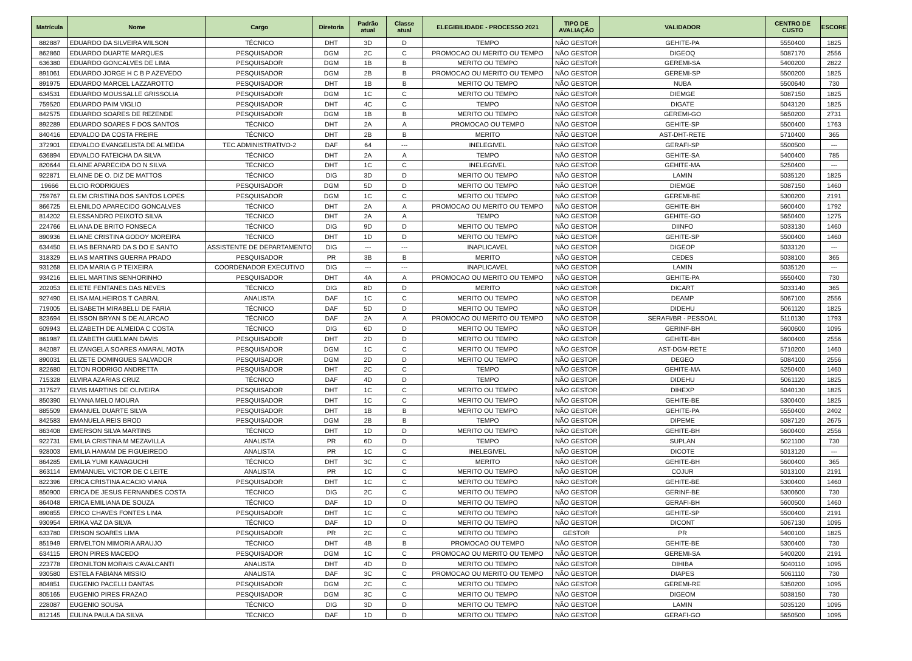| Matrícula | Nome | Cargo | Diretoria | Padrão atual | Classe atual | ELEGIBILIDADE - PROCESSO 2021 | TIPO DE AVALIAÇÃO | VALIDADOR | CENTRO DE CUSTO | ESCORE |
| --- | --- | --- | --- | --- | --- | --- | --- | --- | --- | --- |
| 882887 | EDUARDO DA SILVEIRA WILSON | TÉCNICO | DHT | 3D | D | TEMPO | NÃO GESTOR | GEHITE-PA | 5550400 | 1825 |
| 862860 | EDUARDO DUARTE MARQUES | PESQUISADOR | DGM | 2C | C | PROMOCAO OU MERITO OU TEMPO | NÃO GESTOR | DIGEOQ | 5087170 | 2556 |
| 636380 | EDUARDO GONCALVES DE LIMA | PESQUISADOR | DGM | 1B | B | MERITO OU TEMPO | NÃO GESTOR | GEREMI-SA | 5400200 | 2822 |
| 891061 | EDUARDO JORGE H C B P AZEVEDO | PESQUISADOR | DGM | 2B | B | PROMOCAO OU MERITO OU TEMPO | NÃO GESTOR | GEREMI-SP | 5500200 | 1825 |
| 891975 | EDUARDO MARCEL LAZZAROTTO | PESQUISADOR | DHT | 1B | B | MERITO OU TEMPO | NÃO GESTOR | NUBA | 5500640 | 730 |
| 634531 | EDUARDO MOUSSALLE GRISSOLIA | PESQUISADOR | DGM | 1C | C | MERITO OU TEMPO | NÃO GESTOR | DIEMGE | 5087150 | 1825 |
| 759520 | EDUARDO PAIM VIGLIO | PESQUISADOR | DHT | 4C | C | TEMPO | NÃO GESTOR | DIGATE | 5043120 | 1825 |
| 842575 | EDUARDO SOARES DE REZENDE | PESQUISADOR | DGM | 1B | B | MERITO OU TEMPO | NÃO GESTOR | GEREMI-GO | 5650200 | 2731 |
| 892289 | EDUARDO SOARES F DOS SANTOS | TÉCNICO | DHT | 2A | A | PROMOCAO OU TEMPO | NÃO GESTOR | GEHITE-SP | 5500400 | 1763 |
| 840416 | EDVALDO DA COSTA FREIRE | TÉCNICO | DHT | 2B | B | MERITO | NÃO GESTOR | AST-DHT-RETE | 5710400 | 365 |
| 372901 | EDVALDO EVANGELISTA DE ALMEIDA | TEC ADMINISTRATIVO-2 | DAF | 64 | --- | INELEGIVEL | NÃO GESTOR | GERAFI-SP | 5500500 | --- |
| 636894 | EDVALDO FATEICHA DA SILVA | TÉCNICO | DHT | 2A | A | TEMPO | NÃO GESTOR | GEHITE-SA | 5400400 | 785 |
| 820644 | ELAINE APARECIDA DO N SILVA | TÉCNICO | DHT | 1C | C | INELEGIVEL | NÃO GESTOR | GEHITE-MA | 5250400 | --- |
| 922871 | ELAINE DE O. DIZ DE MATTOS | TÉCNICO | DIG | 3D | D | MERITO OU TEMPO | NÃO GESTOR | LAMIN | 5035120 | 1825 |
| 19666 | ELCIO RODRIGUES | PESQUISADOR | DGM | 5D | D | MERITO OU TEMPO | NÃO GESTOR | DIEMGE | 5087150 | 1460 |
| 759767 | ELEM CRISTINA DOS SANTOS LOPES | PESQUISADOR | DGM | 1C | C | MERITO OU TEMPO | NÃO GESTOR | GEREMI-BE | 5300200 | 2191 |
| 866725 | ELENILDO APARECIDO GONCALVES | TÉCNICO | DHT | 2A | A | PROMOCAO OU MERITO OU TEMPO | NÃO GESTOR | GEHITE-BH | 5600400 | 1792 |
| 814202 | ELESSANDRO PEIXOTO SILVA | TÉCNICO | DHT | 2A | A | TEMPO | NÃO GESTOR | GEHITE-GO | 5650400 | 1275 |
| 224766 | ELIANA DE BRITO FONSECA | TÉCNICO | DIG | 9D | D | MERITO OU TEMPO | NÃO GESTOR | DIINFO | 5033130 | 1460 |
| 890936 | ELIANE CRISTINA GODOY MOREIRA | TÉCNICO | DHT | 1D | D | MERITO OU TEMPO | NÃO GESTOR | GEHITE-SP | 5500400 | 1460 |
| 634450 | ELIAS BERNARD DA S DO E SANTO | ASSISTENTE DE DEPARTAMENTO | DIG | --- | --- | INAPLICAVEL | NÃO GESTOR | DIGEOP | 5033120 | --- |
| 318329 | ELIAS MARTINS GUERRA PRADO | PESQUISADOR | PR | 3B | B | MERITO | NÃO GESTOR | CEDES | 5038100 | 365 |
| 931268 | ELIDA MARIA G P TEIXEIRA | COORDENADOR EXECUTIVO | DIG | --- | --- | INAPLICAVEL | NÃO GESTOR | LAMIN | 5035120 | --- |
| 934216 | ELIEL MARTINS SENHORINHO | PESQUISADOR | DHT | 4A | A | PROMOCAO OU MERITO OU TEMPO | NÃO GESTOR | GEHITE-PA | 5550400 | 730 |
| 202053 | ELIETE FENTANES DAS NEVES | TÉCNICO | DIG | 8D | D | MERITO | NÃO GESTOR | DICART | 5033140 | 365 |
| 927490 | ELISA MALHEIROS T CABRAL | ANALISTA | DAF | 1C | C | MERITO OU TEMPO | NÃO GESTOR | DEAMP | 5067100 | 2556 |
| 719005 | ELISABETH MIRABELLI DE FARIA | TÉCNICO | DAF | 5D | D | MERITO OU TEMPO | NÃO GESTOR | DIDEHU | 5061120 | 1825 |
| 823694 | ELISSON BRYAN S DE ALARCAO | TÉCNICO | DAF | 2A | A | PROMOCAO OU MERITO OU TEMPO | NÃO GESTOR | SERAFI/BR - PESSOAL | 5110130 | 1793 |
| 609943 | ELIZABETH DE ALMEIDA C COSTA | TÉCNICO | DIG | 6D | D | MERITO OU TEMPO | NÃO GESTOR | GERINF-BH | 5600600 | 1095 |
| 861987 | ELIZABETH GUELMAN DAVIS | PESQUISADOR | DHT | 2D | D | MERITO OU TEMPO | NÃO GESTOR | GEHITE-BH | 5600400 | 2556 |
| 842087 | ELIZANGELA SOARES AMARAL MOTA | PESQUISADOR | DGM | 1C | C | MERITO OU TEMPO | NÃO GESTOR | AST-DGM-RETE | 5710200 | 1460 |
| 890031 | ELIZETE DOMINGUES SALVADOR | PESQUISADOR | DGM | 2D | D | MERITO OU TEMPO | NÃO GESTOR | DEGEO | 5084100 | 2556 |
| 822680 | ELTON RODRIGO ANDRETTA | PESQUISADOR | DHT | 2C | C | TEMPO | NÃO GESTOR | GEHITE-MA | 5250400 | 1460 |
| 715328 | ELVIRA AZARIAS CRUZ | TÉCNICO | DAF | 4D | D | TEMPO | NÃO GESTOR | DIDEHU | 5061120 | 1825 |
| 317527 | ELVIS MARTINS DE OLIVEIRA | PESQUISADOR | DHT | 1C | C | MERITO OU TEMPO | NÃO GESTOR | DIHEXP | 5040130 | 1825 |
| 850390 | ELYANA MELO MOURA | PESQUISADOR | DHT | 1C | C | MERITO OU TEMPO | NÃO GESTOR | GEHITE-BE | 5300400 | 1825 |
| 885509 | EMANUEL DUARTE SILVA | PESQUISADOR | DHT | 1B | B | MERITO OU TEMPO | NÃO GESTOR | GEHITE-PA | 5550400 | 2402 |
| 842583 | EMANUELA REIS BROD | PESQUISADOR | DGM | 2B | B | TEMPO | NÃO GESTOR | DIPEME | 5087120 | 2675 |
| 863408 | EMERSON SILVA MARTINS | TÉCNICO | DHT | 1D | D | MERITO OU TEMPO | NÃO GESTOR | GEHITE-BH | 5600400 | 2556 |
| 922731 | EMILIA CRISTINA M MEZAVILLA | ANALISTA | PR | 6D | D | TEMPO | NÃO GESTOR | SUPLAN | 5021100 | 730 |
| 928003 | EMILIA HAMAM DE FIGUEIREDO | ANALISTA | PR | 1C | C | INELEGIVEL | NÃO GESTOR | DICOTE | 5013120 | --- |
| 864285 | EMILIA YUMI KAWAGUCHI | TÉCNICO | DHT | 3C | C | MERITO | NÃO GESTOR | GEHITE-BH | 5600400 | 365 |
| 863114 | EMMANUEL VICTOR DE C LEITE | ANALISTA | PR | 1C | C | MERITO OU TEMPO | NÃO GESTOR | COJUR | 5013100 | 2191 |
| 822396 | ERICA CRISTINA ACACIO VIANA | PESQUISADOR | DHT | 1C | C | MERITO OU TEMPO | NÃO GESTOR | GEHITE-BE | 5300400 | 1460 |
| 850900 | ERICA DE JESUS FERNANDES COSTA | TÉCNICO | DIG | 2C | C | MERITO OU TEMPO | NÃO GESTOR | GERINF-BE | 5300600 | 730 |
| 864048 | ERICA EMILIANA DE SOUZA | TÉCNICO | DAF | 1D | D | MERITO OU TEMPO | NÃO GESTOR | GERAFI-BH | 5600500 | 1460 |
| 890855 | ERICO CHAVES FONTES LIMA | PESQUISADOR | DHT | 1C | C | MERITO OU TEMPO | NÃO GESTOR | GEHITE-SP | 5500400 | 2191 |
| 930954 | ERIKA VAZ DA SILVA | TÉCNICO | DAF | 1D | D | MERITO OU TEMPO | NÃO GESTOR | DICONT | 5067130 | 1095 |
| 633780 | ERISON SOARES LIMA | PESQUISADOR | PR | 2C | C | MERITO OU TEMPO | GESTOR | PR | 5400100 | 1825 |
| 851949 | ERIVELTON MIMORIA ARAUJO | TÉCNICO | DHT | 4B | B | PROMOCAO OU TEMPO | NÃO GESTOR | GEHITE-BE | 5300400 | 730 |
| 634115 | ERON PIRES MACEDO | PESQUISADOR | DGM | 1C | C | PROMOCAO OU MERITO OU TEMPO | NÃO GESTOR | GEREMI-SA | 5400200 | 2191 |
| 223778 | ERONILTON MORAIS CAVALCANTI | ANALISTA | DHT | 4D | D | MERITO OU TEMPO | NÃO GESTOR | DIHIBA | 5040110 | 1095 |
| 930580 | ESTELA FABIANA MISSIO | ANALISTA | DAF | 3C | C | PROMOCAO OU MERITO OU TEMPO | NÃO GESTOR | DIAPES | 5061110 | 730 |
| 804851 | EUGENIO PACELLI DANTAS | PESQUISADOR | DGM | 2C | C | MERITO OU TEMPO | NÃO GESTOR | GEREMI-RE | 5350200 | 1095 |
| 805165 | EUGENIO PIRES FRAZAO | PESQUISADOR | DGM | 3C | C | MERITO OU TEMPO | NÃO GESTOR | DIGEOM | 5038150 | 730 |
| 228087 | EUGENIO SOUSA | TÉCNICO | DIG | 3D | D | MERITO OU TEMPO | NÃO GESTOR | LAMIN | 5035120 | 1095 |
| 812145 | EULINA PAULA DA SILVA | TÉCNICO | DAF | 1D | D | MERITO OU TEMPO | NÃO GESTOR | GERAFI-GO | 5650500 | 1095 |